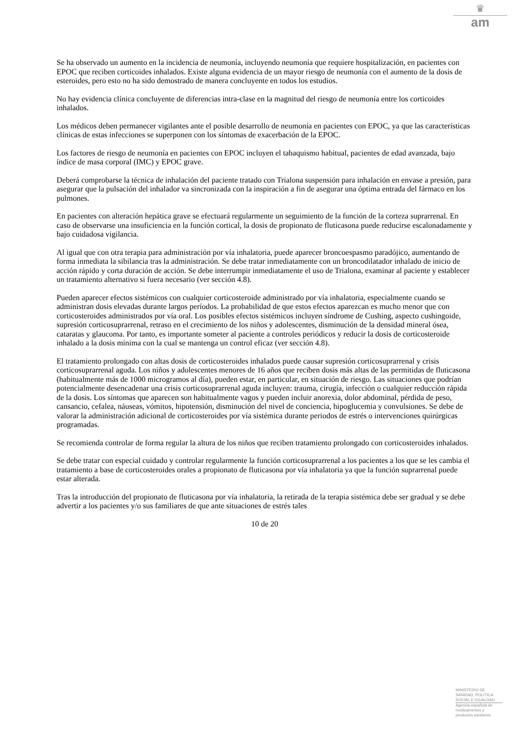♛
am
Se ha observado un aumento en la incidencia de neumonía, incluyendo neumonía que requiere hospitalización, en pacientes con EPOC que reciben corticoides inhalados. Existe alguna evidencia de un mayor riesgo de neumonía con el aumento de la dosis de esteroides, pero esto no ha sido demostrado de manera concluyente en todos los estudios.
No hay evidencia clínica concluyente de diferencias intra-clase en la magnitud del riesgo de neumonía entre los corticoides inhalados.
Los médicos deben permanecer vigilantes ante el posible desarrollo de neumonía en pacientes con EPOC, ya que las características clínicas de estas infecciones se superponen con los síntomas de exacerbación de la EPOC.
Los factores de riesgo de neumonía en pacientes con EPOC incluyen el tabaquismo habitual, pacientes de edad avanzada, bajo índice de masa corporal (IMC) y EPOC grave.
Deberá comprobarse la técnica de inhalación del paciente tratado con Trialona suspensión para inhalación en envase a presión, para asegurar que la pulsación del inhalador va sincronizada con la inspiración a fin de asegurar una óptima entrada del fármaco en los pulmones.
En pacientes con alteración hepática grave se efectuará regularmente un seguimiento de la función de la corteza suprarrenal. En caso de observarse una insuficiencia en la función cortical, la dosis de propionato de fluticasona puede reducirse escalonadamente y bajo cuidadosa vigilancia.
Al igual que con otra terapia para administración por vía inhalatoria, puede aparecer broncoespasmo paradójico, aumentando de forma inmediata la sibilancia tras la administración. Se debe tratar inmediatamente con un broncodilatador inhalado de inicio de acción rápido y corta duración de acción. Se debe interrumpir inmediatamente el uso de Trialona, examinar al paciente y establecer un tratamiento alternativo si fuera necesario (ver sección 4.8).
Pueden aparecer efectos sistémicos con cualquier corticosteroide administrado por vía inhalatoria, especialmente cuando se administran dosis elevadas durante largos períodos. La probabilidad de que estos efectos aparezcan es mucho menor que con corticosteroides administrados por vía oral. Los posibles efectos sistémicos incluyen síndrome de Cushing, aspecto cushingoide, supresión corticosuprarrenal, retraso en el crecimiento de los niños y adolescentes, disminución de la densidad mineral ósea, cataratas y glaucoma. Por tanto, es importante someter al paciente a controles periódicos y reducir la dosis de corticosteroide inhalado a la dosis mínima con la cual se mantenga un control eficaz (ver sección 4.8).
El tratamiento prolongado con altas dosis de corticosteroides inhalados puede causar supresión corticosuprarrenal y crisis corticosuprarrenal aguda. Los niños y adolescentes menores de 16 años que reciben dosis más altas de las permitidas de fluticasona (habitualmente más de 1000 microgramos al día), pueden estar, en particular, en situación de riesgo. Las situaciones que podrían potencialmente desencadenar una crisis corticosuprarrenal aguda incluyen: trauma, cirugía, infección o cualquier reducción rápida de la dosis. Los síntomas que aparecen son habitualmente vagos y pueden incluir anorexia, dolor abdominal, pérdida de peso, cansancio, cefalea, náuseas, vómitos, hipotensión, disminución del nivel de conciencia, hipoglucemia y convulsiones. Se debe de valorar la administración adicional de corticosteroides por vía sistémica durante periodos de estrés o intervenciones quirúrgicas programadas.
Se recomienda controlar de forma regular la altura de los niños que reciben tratamiento prolongado con corticosteroides inhalados.
Se debe tratar con especial cuidado y controlar regularmente la función corticosuprarrenal a los pacientes a los que se les cambia el tratamiento a base de corticosteroides orales a propionato de fluticasona por vía inhalatoria ya que la función suprarrenal puede estar alterada.
Tras la introducción del propionato de fluticasona por vía inhalatoria, la retirada de la terapia sistémica debe ser gradual y se debe advertir a los pacientes y/o sus familiares de que ante situaciones de estrés tales
10 de 20
MINISTERIO DE
SANIDAD, POLITICA
SOCIAL E IGUALDAD
Agencia española de
medicamentos y
productos sanitarios